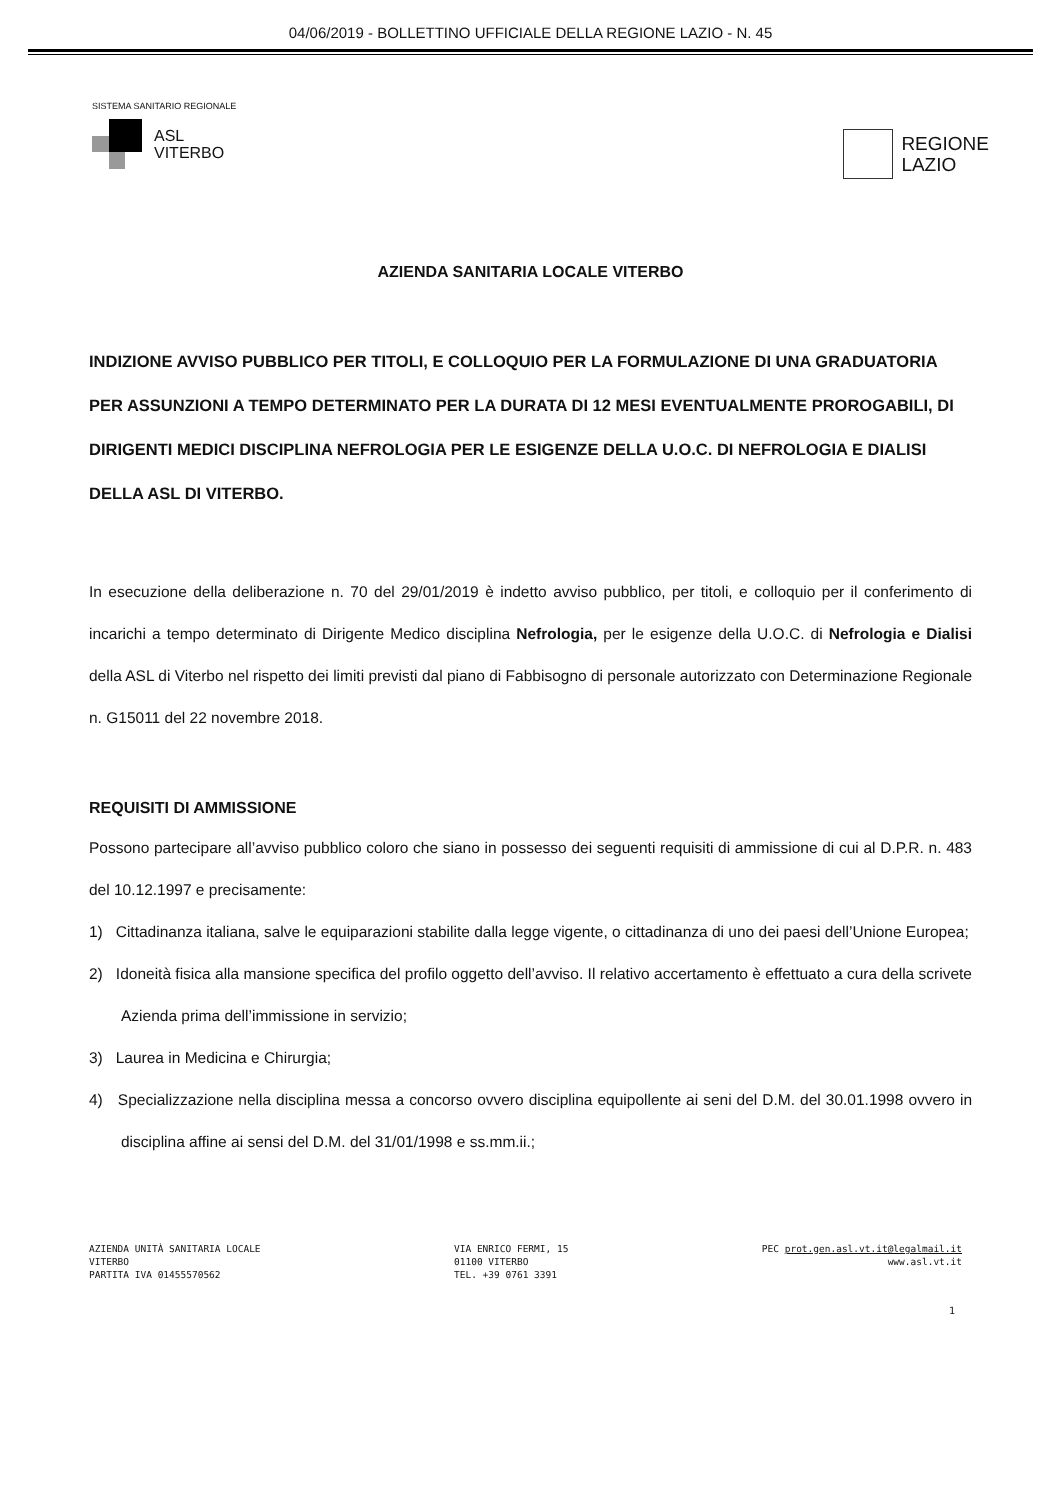04/06/2019 - BOLLETTINO UFFICIALE DELLA REGIONE LAZIO - N. 45
SISTEMA SANITARIO REGIONALE
ASL
VITERBO
REGIONE
LAZIO
AZIENDA SANITARIA LOCALE VITERBO
INDIZIONE AVVISO PUBBLICO PER TITOLI, E COLLOQUIO PER LA FORMULAZIONE DI UNA GRADUATORIA PER ASSUNZIONI A TEMPO DETERMINATO PER LA DURATA DI 12 MESI EVENTUALMENTE PROROGABILI, DI DIRIGENTI MEDICI DISCIPLINA NEFROLOGIA PER LE ESIGENZE DELLA U.O.C. DI NEFROLOGIA E DIALISI DELLA ASL DI VITERBO.
In esecuzione della deliberazione n. 70 del 29/01/2019 è indetto avviso pubblico, per titoli, e colloquio per il conferimento di incarichi a tempo determinato di Dirigente Medico disciplina Nefrologia, per le esigenze della U.O.C. di Nefrologia e Dialisi della ASL di Viterbo nel rispetto dei limiti previsti dal piano di Fabbisogno di personale autorizzato con Determinazione Regionale n. G15011 del 22 novembre 2018.
REQUISITI DI AMMISSIONE
Possono partecipare all’avviso pubblico coloro che siano in possesso dei seguenti requisiti di ammissione di cui al D.P.R. n. 483 del 10.12.1997 e precisamente:
1) Cittadinanza italiana, salve le equiparazioni stabilite dalla legge vigente, o cittadinanza di uno dei paesi dell’Unione Europea;
2) Idoneità fisica alla mansione specifica del profilo oggetto dell’avviso. Il relativo accertamento è effettuato a cura della scrivete Azienda prima dell’immissione in servizio;
3) Laurea in Medicina e Chirurgia;
4) Specializzazione nella disciplina messa a concorso ovvero disciplina equipollente ai seni del D.M. del 30.01.1998 ovvero in disciplina affine ai sensi del D.M. del 31/01/1998 e ss.mm.ii.;
AZIENDA UNITÀ SANITARIA LOCALE
VITERBO
PARTITA IVA 01455570562
VIA ENRICO FERMI, 15
01100 VITERBO
TEL. +39 0761 3391
PEC prot.gen.asl.vt.it@legalmail.it
www.asl.vt.it
1